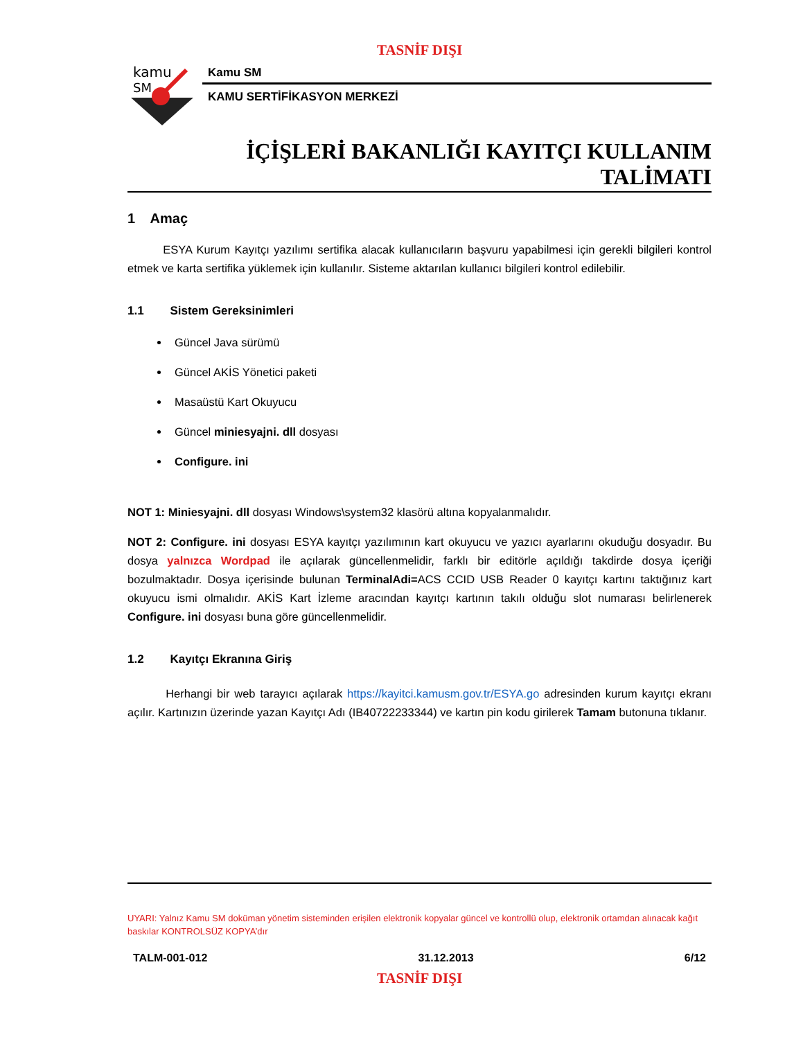TASNİF DIŞI
kamu
SM
Kamu SM
KAMU SERTİFİKASYON MERKEZİ
İÇİŞLERİ BAKANLIĞI KAYITÇI KULLANIM
TALİMATI
1 Amaç
ESYA Kurum Kayıtçı yazılımı sertifika alacak kullanıcıların başvuru yapabilmesi için gerekli bilgileri kontrol etmek ve karta sertifika yüklemek için kullanılır. Sisteme aktarılan kullanıcı bilgileri kontrol edilebilir.
1.1 Sistem Gereksinimleri
Güncel Java sürümü
Güncel AKİS Yönetici paketi
Masaüstü Kart Okuyucu
Güncel miniesyajni. dll dosyası
Configure. ini
NOT 1: Miniesyajni. dll dosyası Windows\system32 klasörü altına kopyalanmalıdır.
NOT 2: Configure. ini dosyası ESYA kayıtçı yazılımının kart okuyucu ve yazıcı ayarlarını okuduğu dosyadır. Bu dosya yalnızca Wordpad ile açılarak güncellenmelidir, farklı bir editörle açıldığı takdirde dosya içeriği bozulmaktadır. Dosya içerisinde bulunan TerminalAdi=ACS CCID USB Reader 0 kayıtçı kartını taktığınız kart okuyucu ismi olmalıdır. AKİS Kart İzleme aracından kayıtçı kartının takılı olduğu slot numarası belirlenerek Configure. ini dosyası buna göre güncellenmelidir.
1.2 Kayıtçı Ekranına Giriş
Herhangi bir web tarayıcı açılarak https://kayitci.kamusm.gov.tr/ESYA.go adresinden kurum kayıtçı ekranı açılır. Kartınızın üzerinde yazan Kayıtçı Adı (IB40722233344) ve kartın pin kodu girilerek Tamam butonuna tıklanır.
UYARI: Yalnız Kamu SM doküman yönetim sisteminden erişilen elektronik kopyalar güncel ve kontrollü olup, elektronik ortamdan alınacak kağıt baskılar KONTROLSÜZ KOPYA’dır
TALM-001-012 31.12.2013 6/12
TASNİF DIŞI